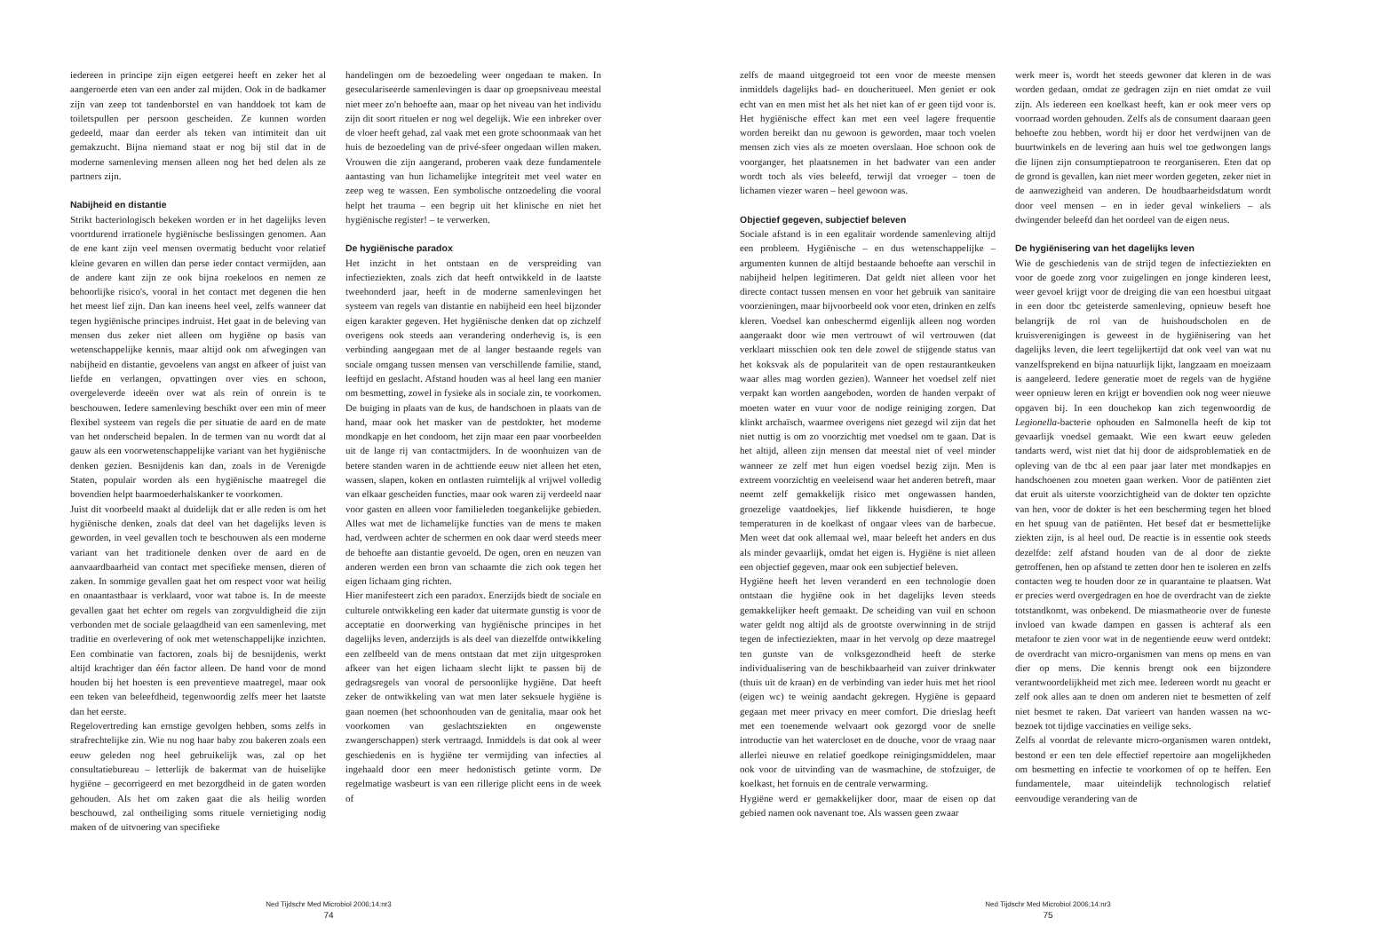iedereen in principe zijn eigen eetgerei heeft en zeker het al aangeroerde eten van een ander zal mijden. Ook in de badkamer zijn van zeep tot tandenborstel en van handdoek tot kam de toiletspullen per persoon gescheiden. Ze kunnen worden gedeeld, maar dan eerder als teken van intimiteit dan uit gemakzucht. Bijna niemand staat er nog bij stil dat in de moderne samenleving mensen alleen nog het bed delen als ze partners zijn.
Nabijheid en distantie
Strikt bacteriologisch bekeken worden er in het dagelijks leven voortdurend irrationele hygiënische beslissingen genomen. Aan de ene kant zijn veel mensen overmatig beducht voor relatief kleine gevaren en willen dan perse ieder contact vermijden, aan de andere kant zijn ze ook bijna roekeloos en nemen ze behoorlijke risico's, vooral in het contact met degenen die hen het meest lief zijn. Dan kan ineens heel veel, zelfs wanneer dat tegen hygiënische principes indruist. Het gaat in de beleving van mensen dus zeker niet alleen om hygiëne op basis van wetenschappelijke kennis, maar altijd ook om afwegingen van nabijheid en distantie, gevoelens van angst en afkeer of juist van liefde en verlangen, opvattingen over vies en schoon, overgeleverde ideeën over wat als rein of onrein is te beschouwen. Iedere samenleving beschikt over een min of meer flexibel systeem van regels die per situatie de aard en de mate van het onderscheid bepalen. In de termen van nu wordt dat al gauw als een voorwetenschappelijke variant van het hygiënische denken gezien. Besnijdenis kan dan, zoals in de Verenigde Staten, populair worden als een hygiënische maatregel die bovendien helpt baarmoederhalskanker te voorkomen.
Juist dit voorbeeld maakt al duidelijk dat er alle reden is om het hygiënische denken, zoals dat deel van het dagelijks leven is geworden, in veel gevallen toch te beschouwen als een moderne variant van het traditionele denken over de aard en de aanvaardbaarheid van contact met specifieke mensen, dieren of zaken. In sommige gevallen gaat het om respect voor wat heilig en onaantastbaar is verklaard, voor wat taboe is. In de meeste gevallen gaat het echter om regels van zorgvuldigheid die zijn verbonden met de sociale gelaagdheid van een samenleving, met traditie en overlevering of ook met wetenschappelijke inzichten. Een combinatie van factoren, zoals bij de besnijdenis, werkt altijd krachtiger dan één factor alleen. De hand voor de mond houden bij het hoesten is een preventieve maatregel, maar ook een teken van beleefdheid, tegenwoordig zelfs meer het laatste dan het eerste.
Regelovertreding kan ernstige gevolgen hebben, soms zelfs in strafrechtelijke zin. Wie nu nog haar baby zou bakeren zoals een eeuw geleden nog heel gebruikelijk was, zal op het consultatiebureau – letterlijk de bakermat van de huiselijke hygiëne – gecorrigeerd en met bezorgdheid in de gaten worden gehouden. Als het om zaken gaat die als heilig worden beschouwd, zal ontheiliging soms rituele vernietiging nodig maken of de uitvoering van specifieke
handelingen om de bezoedeling weer ongedaan te maken. In geseculariseerde samenlevingen is daar op groepsniveau meestal niet meer zo'n behoefte aan, maar op het niveau van het individu zijn dit soort rituelen er nog wel degelijk. Wie een inbreker over de vloer heeft gehad, zal vaak met een grote schoonmaak van het huis de bezoedeling van de privé-sfeer ongedaan willen maken. Vrouwen die zijn aangerand, proberen vaak deze fundamentele aantasting van hun lichamelijke integriteit met veel water en zeep weg te wassen. Een symbolische ontzoedeling die vooral helpt het trauma – een begrip uit het klinische en niet het hygiënische register! – te verwerken.
De hygiënische paradox
Het inzicht in het ontstaan en de verspreiding van infectieziekten, zoals zich dat heeft ontwikkeld in de laatste tweehonderd jaar, heeft in de moderne samenlevingen het systeem van regels van distantie en nabijheid een heel bijzonder eigen karakter gegeven. Het hygiënische denken dat op zichzelf overigens ook steeds aan verandering onderhevig is, is een verbinding aangegaan met de al langer bestaande regels van sociale omgang tussen mensen van verschillende familie, stand, leeftijd en geslacht. Afstand houden was al heel lang een manier om besmetting, zowel in fysieke als in sociale zin, te voorkomen. De buiging in plaats van de kus, de handschoen in plaats van de hand, maar ook het masker van de pestdokter, het moderne mondkapje en het condoom, het zijn maar een paar voorbeelden uit de lange rij van contactmijders. In de woonhuizen van de betere standen waren in de achttiende eeuw niet alleen het eten, wassen, slapen, koken en ontlasten ruimtelijk al vrijwel volledig van elkaar gescheiden functies, maar ook waren zij verdeeld naar voor gasten en alleen voor familieleden toegankelijke gebieden. Alles wat met de lichamelijke functies van de mens te maken had, verdween achter de schermen en ook daar werd steeds meer de behoefte aan distantie gevoeld. De ogen, oren en neuzen van anderen werden een bron van schaamte die zich ook tegen het eigen lichaam ging richten.
Hier manifesteert zich een paradox. Enerzijds biedt de sociale en culturele ontwikkeling een kader dat uitermate gunstig is voor de acceptatie en doorwerking van hygiënische principes in het dagelijks leven, anderzijds is als deel van diezelfde ontwikkeling een zelfbeeld van de mens ontstaan dat met zijn uitgesproken afkeer van het eigen lichaam slecht lijkt te passen bij de gedragsregels van vooral de persoonlijke hygiëne. Dat heeft zeker de ontwikkeling van wat men later seksuele hygiëne is gaan noemen (het schoonhouden van de genitalia, maar ook het voorkomen van geslachtsziekten en ongewenste zwangerschappen) sterk vertraagd. Inmiddels is dat ook al weer geschiedenis en is hygiëne ter vermijding van infecties al ingehaald door een meer hedonistisch getinte vorm. De regelmatige wasbeurt is van een rillerige plicht eens in de week of
Ned Tijdschr Med Microbiol 2006;14:nr3
74
zelfs de maand uitgegroeid tot een voor de meeste mensen inmiddels dagelijks bad- en doucheritueel. Men geniet er ook echt van en men mist het als het niet kan of er geen tijd voor is. Het hygiënische effect kan met een veel lagere frequentie worden bereikt dan nu gewoon is geworden, maar toch voelen mensen zich vies als ze moeten overslaan. Hoe schoon ook de voorganger, het plaatsnemen in het badwater van een ander wordt toch als vies beleefd, terwijl dat vroeger – toen de lichamen viezer waren – heel gewoon was.
Objectief gegeven, subjectief beleven
Sociale afstand is in een egalitair wordende samenleving altijd een probleem. Hygiënische – en dus wetenschappelijke – argumenten kunnen de altijd bestaande behoefte aan verschil in nabijheid helpen legitimeren. Dat geldt niet alleen voor het directe contact tussen mensen en voor het gebruik van sanitaire voorzieningen, maar bijvoorbeeld ook voor eten, drinken en zelfs kleren. Voedsel kan onbeschermd eigenlijk alleen nog worden aangeraakt door wie men vertrouwt of wil vertrouwen (dat verklaart misschien ook ten dele zowel de stijgende status van het koksvak als de populariteit van de open restaurantkeuken waar alles mag worden gezien). Wanneer het voedsel zelf niet verpakt kan worden aangeboden, worden de handen verpakt of moeten water en vuur voor de nodige reiniging zorgen. Dat klinkt archaïsch, waarmee overigens niet gezegd wil zijn dat het niet nuttig is om zo voorzichtig met voedsel om te gaan. Dat is het altijd, alleen zijn mensen dat meestal niet of veel minder wanneer ze zelf met hun eigen voedsel bezig zijn. Men is extreem voorzichtig en veeleisend waar het anderen betreft, maar neemt zelf gemakkelijk risico met ongewassen handen, groezelige vaatdoekjes, lief likkende huisdieren, te hoge temperaturen in de koelkast of ongaar vlees van de barbecue. Men weet dat ook allemaal wel, maar beleeft het anders en dus als minder gevaarlijk, omdat het eigen is. Hygiëne is niet alleen een objectief gegeven, maar ook een subjectief beleven.
Hygiëne heeft het leven veranderd en een technologie doen ontstaan die hygiëne ook in het dagelijks leven steeds gemakkelijker heeft gemaakt. De scheiding van vuil en schoon water geldt nog altijd als de grootste overwinning in de strijd tegen de infectieziekten, maar in het vervolg op deze maatregel ten gunste van de volksgezondheid heeft de sterke individualisering van de beschikbaarheid van zuiver drinkwater (thuis uit de kraan) en de verbinding van ieder huis met het riool (eigen wc) te weinig aandacht gekregen. Hygiëne is gepaard gegaan met meer privacy en meer comfort. Die drieslag heeft met een toenemende welvaart ook gezorgd voor de snelle introductie van het watercloset en de douche, voor de vraag naar allerlei nieuwe en relatief goedkope reinigingsmiddelen, maar ook voor de uitvinding van de wasmachine, de stofzuiger, de koelkast, het fornuis en de centrale verwarming.
Hygiëne werd er gemakkelijker door, maar de eisen op dat gebied namen ook navenant toe. Als wassen geen zwaar
werk meer is, wordt het steeds gewoner dat kleren in de was worden gedaan, omdat ze gedragen zijn en niet omdat ze vuil zijn. Als iedereen een koelkast heeft, kan er ook meer vers op voorraad worden gehouden. Zelfs als de consument daaraan geen behoefte zou hebben, wordt hij er door het verdwijnen van de buurtwinkels en de levering aan huis wel toe gedwongen langs die lijnen zijn consumptiepatroon te reorganiseren. Eten dat op de grond is gevallen, kan niet meer worden gegeten, zeker niet in de aanwezigheid van anderen. De houdbaarheidsdatum wordt door veel mensen – en in ieder geval winkeliers – als dwingender beleefd dan het oordeel van de eigen neus.
De hygiënisering van het dagelijks leven
Wie de geschiedenis van de strijd tegen de infectieziekten en voor de goede zorg voor zuigelingen en jonge kinderen leest, weer gevoel krijgt voor de dreiging die van een hoestbui uitgaat in een door tbc geteisterde samenleving, opnieuw beseft hoe belangrijk de rol van de huishoudscholen en de kruisverenigingen is geweest in de hygiënisering van het dagelijks leven, die leert tegelijkertijd dat ook veel van wat nu vanzelfsprekend en bijna natuurlijk lijkt, langzaam en moeizaam is aangeleerd. Iedere generatie moet de regels van de hygiëne weer opnieuw leren en krijgt er bovendien ook nog weer nieuwe opgaven bij. In een douchekop kan zich tegenwoordig de Legionella-bacterie ophouden en Salmonella heeft de kip tot gevaarlijk voedsel gemaakt. Wie een kwart eeuw geleden tandarts werd, wist niet dat hij door de aidsproblematiek en de opleving van de tbc al een paar jaar later met mondkapjes en handschoenen zou moeten gaan werken. Voor de patiënten ziet dat eruit als uiterste voorzichtigheid van de dokter ten opzichte van hen, voor de dokter is het een bescherming tegen het bloed en het spuug van de patiënten. Het besef dat er besmettelijke ziekten zijn, is al heel oud. De reactie is in essentie ook steeds dezelfde: zelf afstand houden van de al door de ziekte getroffenen, hen op afstand te zetten door hen te isoleren en zelfs contacten weg te houden door ze in quarantaine te plaatsen. Wat er precies werd overgedragen en hoe de overdracht van de ziekte totstandkomt, was onbekend. De miasmatheorie over de funeste invloed van kwade dampen en gassen is achteraf als een metafoor te zien voor wat in de negentiende eeuw werd ontdekt: de overdracht van micro-organismen van mens op mens en van dier op mens. Die kennis brengt ook een bijzondere verantwoordelijkheid met zich mee. Iedereen wordt nu geacht er zelf ook alles aan te doen om anderen niet te besmetten of zelf niet besmet te raken. Dat varieert van handen wassen na wc-bezoek tot tijdige vaccinaties en veilige seks.
Zelfs al voordat de relevante micro-organismen waren ontdekt, bestond er een ten dele effectief repertoire aan mogelijkheden om besmetting en infectie te voorkomen of op te heffen. Een fundamentele, maar uiteindelijk technologisch relatief eenvoudige verandering van de
Ned Tijdschr Med Microbiol 2006;14:nr3
75